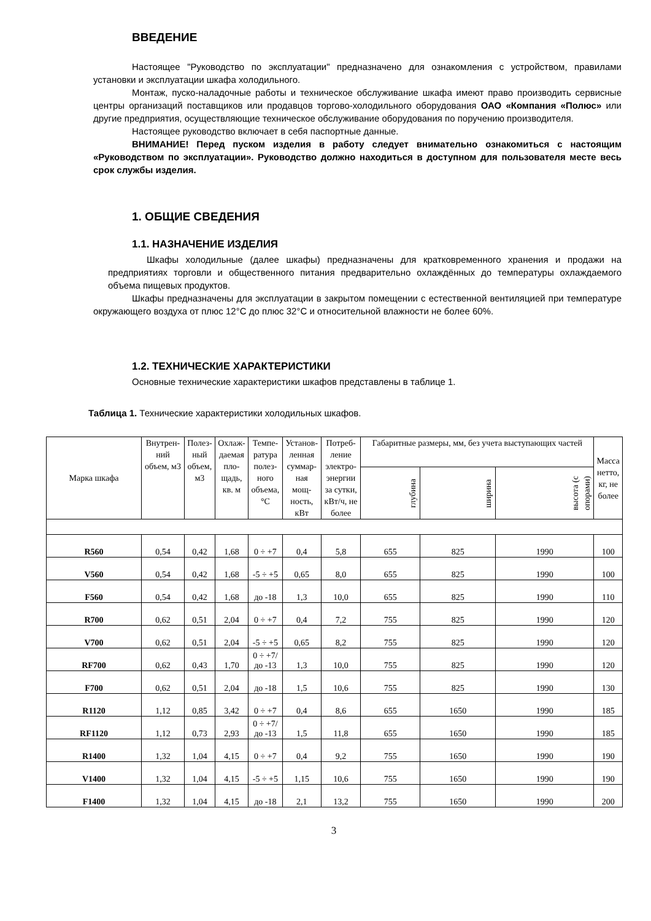ВВЕДЕНИЕ
Настоящее "Руководство по эксплуатации" предназначено для ознакомления с устройством, правилами установки и эксплуатации шкафа холодильного.
Монтаж, пуско-наладочные работы и техническое обслуживание шкафа имеют право производить сервисные центры организаций поставщиков или продавцов торгово-холодильного оборудования ОАО «Компания «Полюс» или другие предприятия, осуществляющие техническое обслуживание оборудования по поручению производителя.
Настоящее руководство включает в себя паспортные данные.
ВНИМАНИЕ! Перед пуском изделия в работу следует внимательно ознакомиться с настоящим «Руководством по эксплуатации». Руководство должно находиться в доступном для пользователя месте весь срок службы изделия.
1. ОБЩИЕ СВЕДЕНИЯ
1.1. НАЗНАЧЕНИЕ ИЗДЕЛИЯ
Шкафы холодильные (далее шкафы) предназначены для кратковременного хранения и продажи на предприятиях торговли и общественного питания предварительно охлаждённых до температуры охлаждаемого объема пищевых продуктов.
Шкафы предназначены для эксплуатации в закрытом помещении с естественной вентиляцией при температуре окружающего воздуха от плюс 12°С до плюс 32°С и относительной влажности не более 60%.
1.2. ТЕХНИЧЕСКИЕ ХАРАКТЕРИСТИКИ
Основные технические характеристики шкафов представлены в таблице 1.
Таблица 1. Технические характеристики холодильных шкафов.
| Марка шкафа | Внутрен- ний объем, м3 | Полез- ный объем, м3 | Охлаж- даемая пло- щадь, кв. м | Темпе- ратура полез- ного объема, °С | Установ- ленная суммар- ная мощ- ность, кВт | Потреб- ление электро- энергии за сутки, кВт/ч, не более | Габаритные размеры, мм, без учета выступающих частей | | | Масса нетто, кг, не более |
| --- | --- | --- | --- | --- | --- | --- | --- | --- | --- | --- |
| | | | | | | | глубина | ширина | высота (с опорами) | |
| R560 | 0,54 | 0,42 | 1,68 | 0 ÷ +7 | 0,4 | 5,8 | 655 | 825 | 1990 | 100 |
| V560 | 0,54 | 0,42 | 1,68 | -5 ÷ +5 | 0,65 | 8,0 | 655 | 825 | 1990 | 100 |
| F560 | 0,54 | 0,42 | 1,68 | до -18 | 1,3 | 10,0 | 655 | 825 | 1990 | 110 |
| R700 | 0,62 | 0,51 | 2,04 | 0 ÷ +7 | 0,4 | 7,2 | 755 | 825 | 1990 | 120 |
| V700 | 0,62 | 0,51 | 2,04 | -5 ÷ +5 | 0,65 | 8,2 | 755 | 825 | 1990 | 120 |
| RF700 | 0,62 | 0,43 | 1,70 | 0 ÷ +7/ до -13 | 1,3 | 10,0 | 755 | 825 | 1990 | 120 |
| F700 | 0,62 | 0,51 | 2,04 | до -18 | 1,5 | 10,6 | 755 | 825 | 1990 | 130 |
| R1120 | 1,12 | 0,85 | 3,42 | 0 ÷ +7 | 0,4 | 8,6 | 655 | 1650 | 1990 | 185 |
| RF1120 | 1,12 | 0,73 | 2,93 | 0 ÷ +7/ до -13 | 1,5 | 11,8 | 655 | 1650 | 1990 | 185 |
| R1400 | 1,32 | 1,04 | 4,15 | 0 ÷ +7 | 0,4 | 9,2 | 755 | 1650 | 1990 | 190 |
| V1400 | 1,32 | 1,04 | 4,15 | -5 ÷ +5 | 1,15 | 10,6 | 755 | 1650 | 1990 | 190 |
| F1400 | 1,32 | 1,04 | 4,15 | до -18 | 2,1 | 13,2 | 755 | 1650 | 1990 | 200 |
3